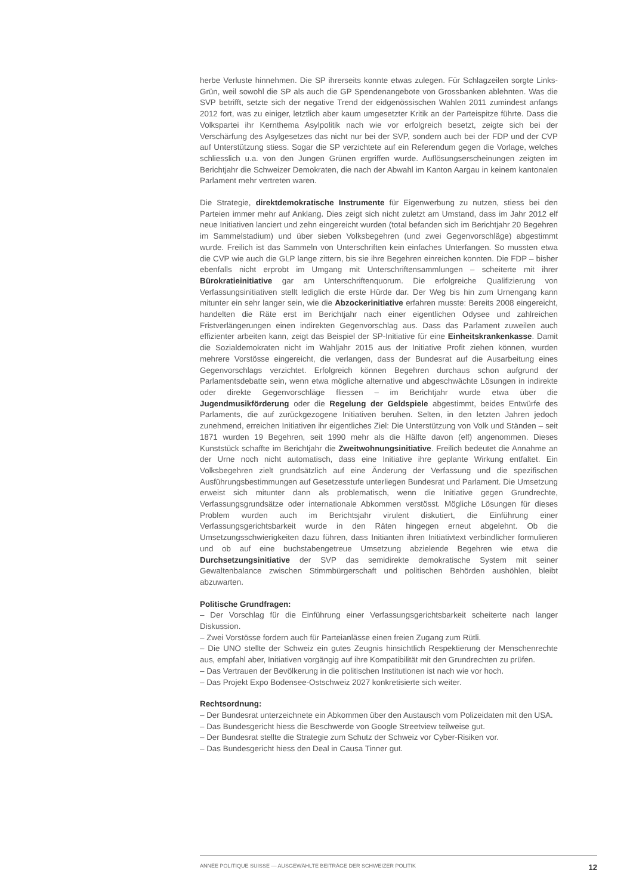herbe Verluste hinnehmen. Die SP ihrerseits konnte etwas zulegen. Für Schlagzeilen sorgte Links-Grün, weil sowohl die SP als auch die GP Spendenangebote von Grossbanken ablehnten. Was die SVP betrifft, setzte sich der negative Trend der eidgenössischen Wahlen 2011 zumindest anfangs 2012 fort, was zu einiger, letztlich aber kaum umgesetzter Kritik an der Parteispitze führte. Dass die Volkspartei ihr Kernthema Asylpolitik nach wie vor erfolgreich besetzt, zeigte sich bei der Verschärfung des Asylgesetzes das nicht nur bei der SVP, sondern auch bei der FDP und der CVP auf Unterstützung stiess. Sogar die SP verzichtete auf ein Referendum gegen die Vorlage, welches schliesslich u.a. von den Jungen Grünen ergriffen wurde. Auflösungserscheinungen zeigten im Berichtjahr die Schweizer Demokraten, die nach der Abwahl im Kanton Aargau in keinem kantonalen Parlament mehr vertreten waren.
Die Strategie, direktdemokratische Instrumente für Eigenwerbung zu nutzen, stiess bei den Parteien immer mehr auf Anklang. Dies zeigt sich nicht zuletzt am Umstand, dass im Jahr 2012 elf neue Initiativen lanciert und zehn eingereicht wurden (total befanden sich im Berichtjahr 20 Begehren im Sammelstadium) und über sieben Volksbegehren (und zwei Gegenvorschläge) abgestimmt wurde. Freilich ist das Sammeln von Unterschriften kein einfaches Unterfangen. So mussten etwa die CVP wie auch die GLP lange zittern, bis sie ihre Begehren einreichen konnten. Die FDP – bisher ebenfalls nicht erprobt im Umgang mit Unterschriftensammlungen – scheiterte mit ihrer Bürokratieinitiative gar am Unterschriftenquorum. Die erfolgreiche Qualifizierung von Verfassungsinitiativen stellt lediglich die erste Hürde dar. Der Weg bis hin zum Urnengang kann mitunter ein sehr langer sein, wie die Abzockerinitiative erfahren musste: Bereits 2008 eingereicht, handelten die Räte erst im Berichtjahr nach einer eigentlichen Odysee und zahlreichen Fristverlängerungen einen indirekten Gegenvorschlag aus. Dass das Parlament zuweilen auch effizienter arbeiten kann, zeigt das Beispiel der SP-Initiative für eine Einheitskrankenkasse. Damit die Sozialdemokraten nicht im Wahljahr 2015 aus der Initiative Profit ziehen können, wurden mehrere Vorstösse eingereicht, die verlangen, dass der Bundesrat auf die Ausarbeitung eines Gegenvorschlags verzichtet. Erfolgreich können Begehren durchaus schon aufgrund der Parlamentsdebatte sein, wenn etwa mögliche alternative und abgeschwächte Lösungen in indirekte oder direkte Gegenvorschläge fliessen – im Berichtjahr wurde etwa über die Jugendmusikförderung oder die Regelung der Geldspiele abgestimmt, beides Entwürfe des Parlaments, die auf zurückgezogene Initiativen beruhen. Selten, in den letzten Jahren jedoch zunehmend, erreichen Initiativen ihr eigentliches Ziel: Die Unterstützung von Volk und Ständen – seit 1871 wurden 19 Begehren, seit 1990 mehr als die Hälfte davon (elf) angenommen. Dieses Kunststück schaffte im Berichtjahr die Zweitwohnungsinitiative. Freilich bedeutet die Annahme an der Urne noch nicht automatisch, dass eine Initiative ihre geplante Wirkung entfaltet. Ein Volksbegehren zielt grundsätzlich auf eine Änderung der Verfassung und die spezifischen Ausführungsbestimmungen auf Gesetzesstufe unterliegen Bundesrat und Parlament. Die Umsetzung erweist sich mitunter dann als problematisch, wenn die Initiative gegen Grundrechte, Verfassungsgrundsätze oder internationale Abkommen verstösst. Mögliche Lösungen für dieses Problem wurden auch im Berichtsjahr virulent diskutiert, die Einführung einer Verfassungsgerichtsbarkeit wurde in den Räten hingegen erneut abgelehnt. Ob die Umsetzungsschwierigkeiten dazu führen, dass Initianten ihren Initiativtext verbindlicher formulieren und ob auf eine buchstabengetreue Umsetzung abzielende Begehren wie etwa die Durchsetzungsinitiative der SVP das semidirekte demokratische System mit seiner Gewaltenbalance zwischen Stimmbürgerschaft und politischen Behörden aushöhlen, bleibt abzuwarten.
Politische Grundfragen:
– Der Vorschlag für die Einführung einer Verfassungsgerichtsbarkeit scheiterte nach langer Diskussion.
– Zwei Vorstösse fordern auch für Parteianlässe einen freien Zugang zum Rütli.
– Die UNO stellte der Schweiz ein gutes Zeugnis hinsichtlich Respektierung der Menschenrechte aus, empfahl aber, Initiativen vorgängig auf ihre Kompatibilität mit den Grundrechten zu prüfen.
– Das Vertrauen der Bevölkerung in die politischen Institutionen ist nach wie vor hoch.
– Das Projekt Expo Bodensee-Ostschweiz 2027 konkretisierte sich weiter.
Rechtsordnung:
– Der Bundesrat unterzeichnete ein Abkommen über den Austausch vom Polizeidaten mit den USA.
– Das Bundesgericht hiess die Beschwerde von Google Streetview teilweise gut.
– Der Bundesrat stellte die Strategie zum Schutz der Schweiz vor Cyber-Risiken vor.
– Das Bundesgericht hiess den Deal in Causa Tinner gut.
ANNÉE POLITIQUE SUISSE — AUSGEWÄHLTE BEITRÄGE DER SCHWEIZER POLITIK 12